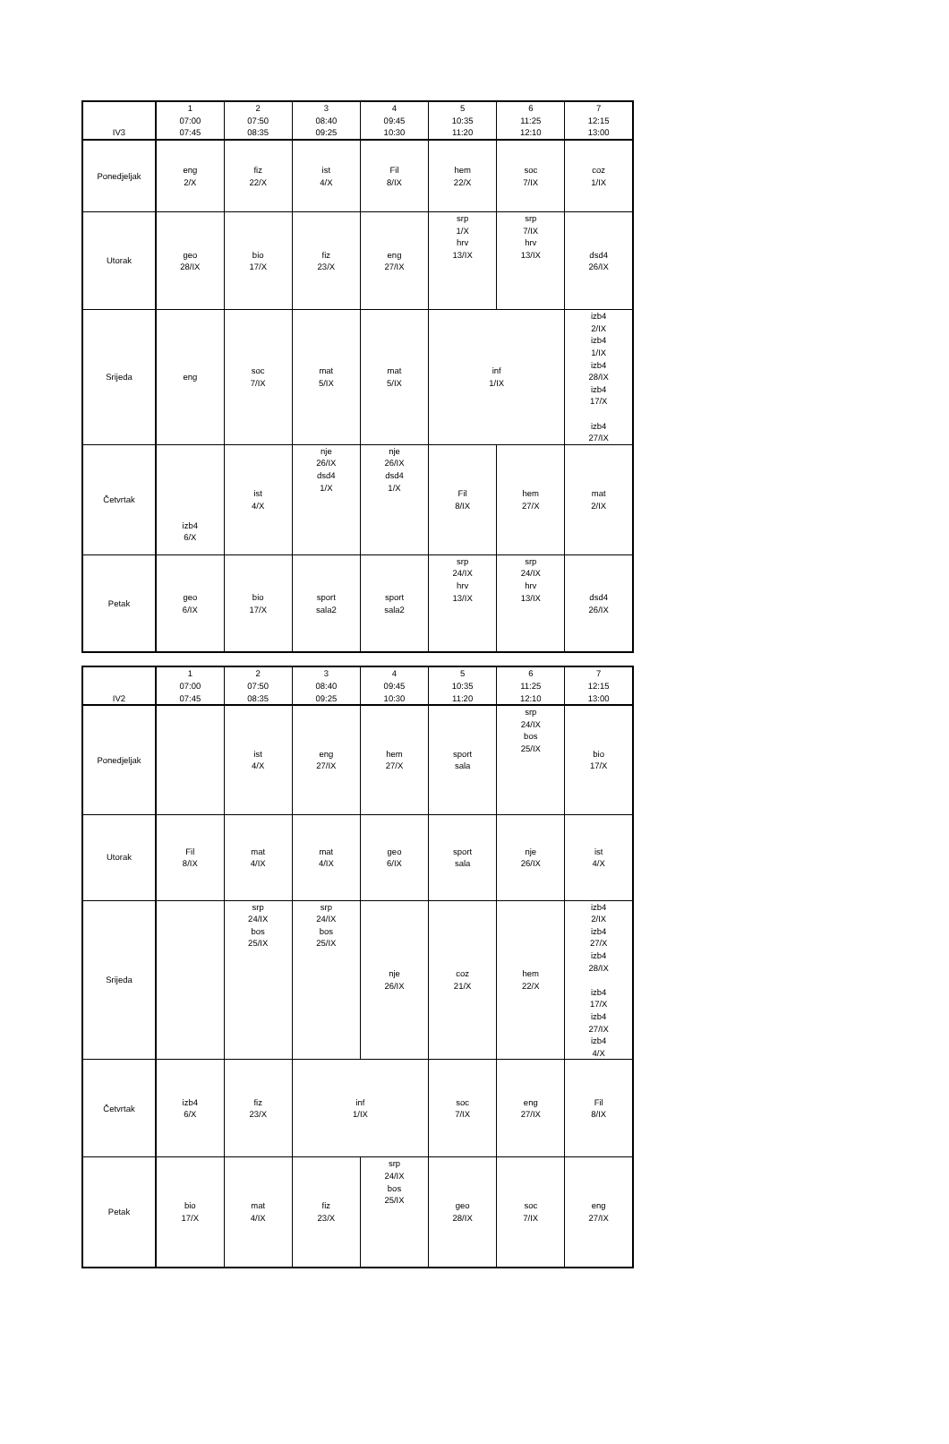| IV3 | 1 07:00 07:45 | 2 07:50 08:35 | 3 08:40 09:25 | 4 09:45 10:30 | 5 10:35 11:20 | 6 11:25 12:10 | 7 12:15 13:00 |
| --- | --- | --- | --- | --- | --- | --- | --- |
| Ponedjeljak | eng 2/X | fiz 22/X | ist 4/X | Fil 8/IX | hem 22/X | soc 7/IX | coz 1/IX |
| Utorak | geo 28/IX | bio 17/X | fiz 23/X | eng 27/IX | srp 1/X hrv 13/IX | srp 7/IX hrv 13/IX | dsd4 26/IX |
| Srijeda | eng | soc 7/IX | mat 5/IX | mat 5/IX | inf 1/IX | | izb4 2/IX izb4 1/IX izb4 28/IX izb4 17/X izb4 27/IX |
| Četvrtak | izb4 6/X | ist 4/X | nje 26/IX dsd4 1/X | nje 26/IX dsd4 1/X | Fil 8/IX | hem 27/X | mat 2/IX |
| Petak | geo 6/IX | bio 17/X | sport sala2 | sport sala2 | srp 24/IX hrv 13/IX | srp 24/IX hrv 13/IX | dsd4 26/IX |
| IV2 | 1 07:00 07:45 | 2 07:50 08:35 | 3 08:40 09:25 | 4 09:45 10:30 | 5 10:35 11:20 | 6 11:25 12:10 | 7 12:15 13:00 |
| --- | --- | --- | --- | --- | --- | --- | --- |
| Ponedjeljak | | ist 4/X | eng 27/IX | hem 27/X | sport sala | srp 24/IX bos 25/IX | bio 17/X |
| Utorak | Fil 8/IX | mat 4/IX | mat 4/IX | geo 6/IX | sport sala | nje 26/IX | ist 4/X |
| Srijeda | | srp 24/IX bos 25/IX | srp 24/IX bos 25/IX | nje 26/IX | coz 21/X | hem 22/X | izb4 2/IX izb4 27/X izb4 28/IX izb4 17/X izb4 27/IX izb4 4/X |
| Četvrtak | izb4 6/X | fiz 23/X | inf 1/IX | | soc 7/IX | eng 27/IX | Fil 8/IX |
| Petak | bio 17/X | mat 4/IX | fiz 23/X | srp 24/IX bos 25/IX | geo 28/IX | soc 7/IX | eng 27/IX |